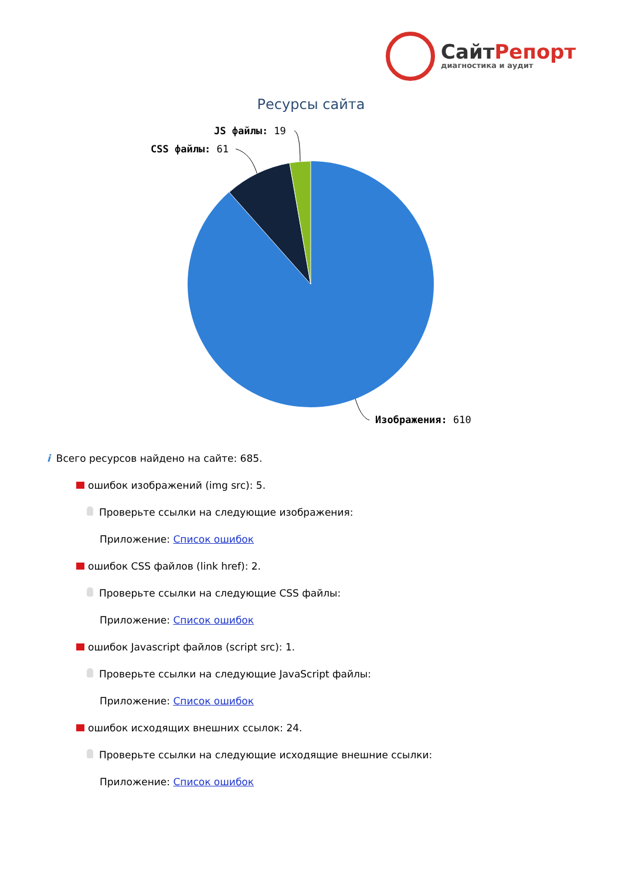СайтРепорт
диагностика и аудит
Ресурсы сайта
JS файлы: 19
CSS файлы: 61
Изображения: 610
i Всего ресурсов найдено на сайте: 685.
ошибок изображений (img src): 5.
Проверьте ссылки на следующие изображения:
Приложение: Список ошибок
ошибок CSS файлов (link href): 2.
Проверьте ссылки на следующие CSS файлы:
Приложение: Список ошибок
ошибок Javascript файлов (script src): 1.
Проверьте ссылки на следующие JavaScript файлы:
Приложение: Список ошибок
ошибок исходящих внешних ссылок: 24.
Проверьте ссылки на следующие исходящие внешние ссылки:
Приложение: Список ошибок